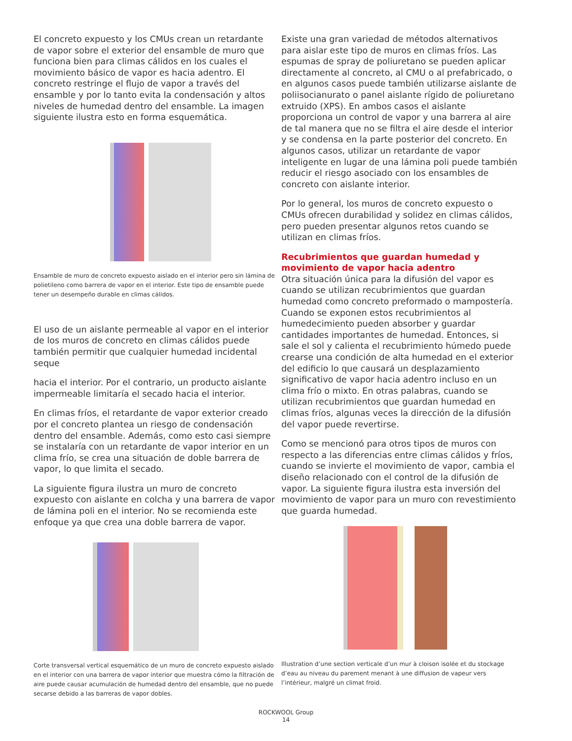El concreto expuesto y los CMUs crean un retardante de vapor sobre el exterior del ensamble de muro que funciona bien para climas cálidos en los cuales el movimiento básico de vapor es hacia adentro. El concreto restringe el flujo de vapor a través del ensamble y por lo tanto evita la condensación y altos niveles de humedad dentro del ensamble. La imagen siguiente ilustra esto en forma esquemática.
Ensamble de muro de concreto expuesto aislado en el interior pero sin lámina de polietileno como barrera de vapor en el interior. Este tipo de ensamble puede tener un desempeño durable en climas cálidos.
El uso de un aislante permeable al vapor en el interior de los muros de concreto en climas cálidos puede también permitir que cualquier humedad incidental seque
hacia el interior. Por el contrario, un producto aislante impermeable limitaría el secado hacia el interior.
En climas fríos, el retardante de vapor exterior creado por el concreto plantea un riesgo de condensación dentro del ensamble. Además, como esto casi siempre se instalaría con un retardante de vapor interior en un clima frío, se crea una situación de doble barrera de vapor, lo que limita el secado.
La siguiente figura ilustra un muro de concreto expuesto con aislante en colcha y una barrera de vapor de lámina poli en el interior. No se recomienda este enfoque ya que crea una doble barrera de vapor.
Corte transversal vertical esquemático de un muro de concreto expuesto aislado en el interior con una barrera de vapor interior que muestra cómo la filtración de aire puede causar acumulación de humedad dentro del ensamble, que no puede secarse debido a las barreras de vapor dobles.
Existe una gran variedad de métodos alternativos para aislar este tipo de muros en climas fríos. Las espumas de spray de poliuretano se pueden aplicar directamente al concreto, al CMU o al prefabricado, o en algunos casos puede también utilizarse aislante de poliisocianurato o panel aislante rígido de poliuretano extruido (XPS). En ambos casos el aislante proporciona un control de vapor y una barrera al aire de tal manera que no se filtra el aire desde el interior y se condensa en la parte posterior del concreto. En algunos casos, utilizar un retardante de vapor inteligente en lugar de una lámina poli puede también reducir el riesgo asociado con los ensambles de concreto con aislante interior.
Por lo general, los muros de concreto expuesto o CMUs ofrecen durabilidad y solidez en climas cálidos, pero pueden presentar algunos retos cuando se utilizan en climas fríos.
Recubrimientos que guardan humedad y movimiento de vapor hacia adentro
Otra situación única para la difusión del vapor es cuando se utilizan recubrimientos que guardan humedad como concreto preformado o mampostería. Cuando se exponen estos recubrimientos al humedecimiento pueden absorber y guardar cantidades importantes de humedad. Entonces, si sale el sol y calienta el recubrimiento húmedo puede crearse una condición de alta humedad en el exterior del edificio lo que causará un desplazamiento significativo de vapor hacia adentro incluso en un clima frío o mixto. En otras palabras, cuando se utilizan recubrimientos que guardan humedad en climas fríos, algunas veces la dirección de la difusión del vapor puede revertirse.
Como se mencionó para otros tipos de muros con respecto a las diferencias entre climas cálidos y fríos, cuando se invierte el movimiento de vapor, cambia el diseño relacionado con el control de la difusión de vapor. La siguiente figura ilustra esta inversión del movimiento de vapor para un muro con revestimiento que guarda humedad.
Illustration d’une section verticale d’un mur à cloison isolée et du stockage d’eau au niveau du parement menant à une diffusion de vapeur vers l’intérieur, malgré un climat froid.
ROCKWOOL Group
14